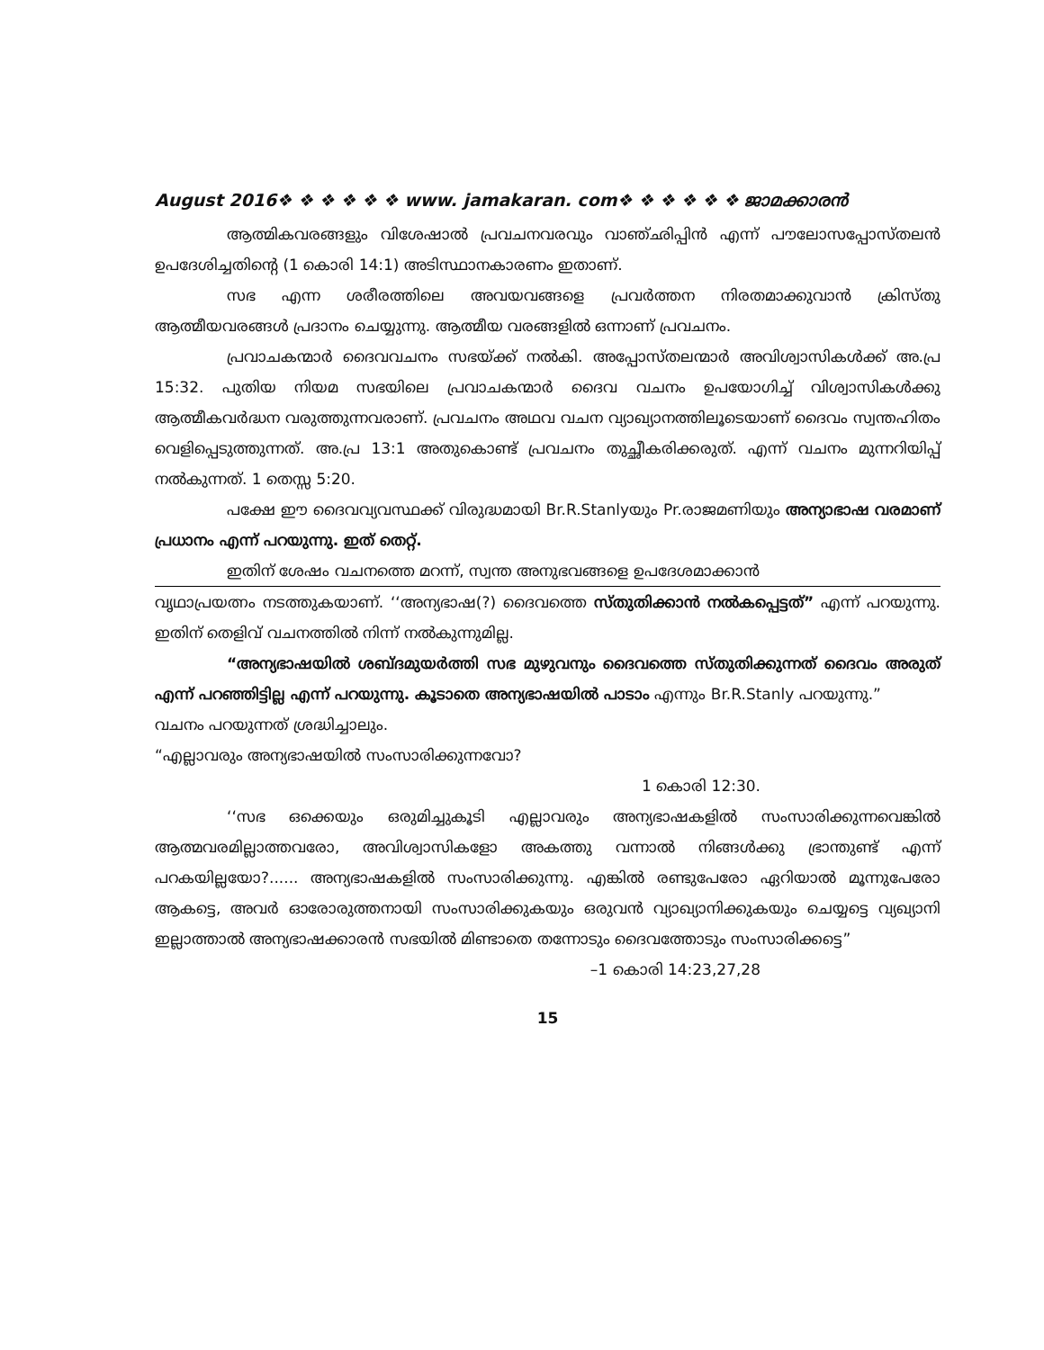August 2016❖ ❖ ❖ ❖ ❖ ❖ www. jamakaran. com❖ ❖ ❖ ❖ ❖ ❖ ജാമക്കാരൻ
ആത്മികവരങ്ങളും വിശേഷാൽ പ്രവചനവരവും വാഞ്ഛിപ്പിൻ എന്ന് പൗലോസപ്പോസ്തലൻ ഉപദേശിച്ചതിന്റെ (1 കൊരി 14:1) അടിസ്ഥാനകാരണം ഇതാണ്.
സഭ എന്ന ശരീരത്തിലെ അവയവങ്ങളെ പ്രവർത്തന നിരതമാക്കുവാൻ ക്രിസ്തു ആത്മീയവരങ്ങൾ പ്രദാനം ചെയ്യുന്നു. ആത്മീയ വരങ്ങളിൽ ഒന്നാണ് പ്രവചനം.
പ്രവാചകന്മാർ ദൈവവചനം സഭയ്ക്ക് നൽകി. അപ്പോസ്തലന്മാർ അവിശ്വാസികൾക്ക് അ.പ്ര 15:32. പുതിയ നിയമ സഭയിലെ പ്രവാചകന്മാർ ദൈവ വചനം ഉപയോഗിച്ച് വിശ്വാസികൾക്കു ആത്മീകവർദ്ധന വരുത്തുന്നവരാണ്. പ്രവചനം അഥവ വചന വ്യാഖ്യാനത്തിലൂടെയാണ് ദൈവം സ്വന്തഹിതം വെളിപ്പെടുത്തുന്നത്. അ.പ്ര 13:1 അതുകൊണ്ട് പ്രവചനം തുച്ഛീകരിക്കരുത്. എന്ന് വചനം മുന്നറിയിപ്പ് നൽകുന്നത്. 1 തെസ്സ 5:20.
പക്ഷേ ഈ ദൈവവ്യവസ്ഥക്ക് വിരുദ്ധമായി Br.R.Stanlyയും Pr.രാജമണിയും അന്യാഭാഷ വരമാണ് പ്രധാനം എന്ന് പറയുന്നു. ഇത് തെറ്റ്.
ഇതിന് ശേഷം വചനത്തെ മറന്ന്, സ്വന്ത അനുഭവങ്ങളെ ഉപദേശമാക്കാൻ
വൃഥാപ്രയത്നം നടത്തുകയാണ്. ‘‘അന്യഭാഷ(?) ദൈവത്തെ സ്തുതിക്കാൻ നൽകപ്പെട്ടത്” എന്ന് പറയുന്നു. ഇതിന് തെളിവ് വചനത്തിൽ നിന്ന് നൽകുന്നുമില്ല.
“അന്യഭാഷയിൽ ശബ്ദമുയർത്തി സഭ മുഴുവനും ദൈവത്തെ സ്തുതിക്കുന്നത് ദൈവം അരുത് എന്ന് പറഞ്ഞിട്ടില്ല എന്ന് പറയുന്നു. കൂടാതെ അന്യഭാഷയിൽ പാടാം എന്നും Br.R.Stanly പറയുന്നു.”
വചനം പറയുന്നത് ശ്രദ്ധിച്ചാലും.
“എല്ലാവരും അന്യഭാഷയിൽ സംസാരിക്കുന്നവോ?
1 കൊരി 12:30.
‘‘സഭ ഒക്കെയും ഒരുമിച്ചുകൂടി എല്ലാവരും അന്യഭാഷകളിൽ സംസാരിക്കുന്നവെങ്കിൽ ആത്മവരമില്ലാത്തവരോ, അവിശ്വാസികളോ അകത്തു വന്നാൽ നിങ്ങൾക്കു ഭ്രാന്തുണ്ട് എന്ന് പറകയില്ലയോ?...... അന്യഭാഷകളിൽ സംസാരിക്കുന്നു. എങ്കിൽ രണ്ടുപേരോ ഏറിയാൽ മൂന്നുപേരോ ആകട്ടെ, അവർ ഓരോരുത്തനായി സംസാരിക്കുകയും ഒരുവൻ വ്യാഖ്യാനിക്കുകയും ചെയ്യട്ടെ വ്യഖ്യാനി ഇല്ലാത്താൽ അന്യഭാഷക്കാരൻ സഭയിൽ മിണ്ടാതെ തന്നോടും ദൈവത്തോടും സംസാരിക്കട്ടെ”
–1 കൊരി 14:23,27,28
15